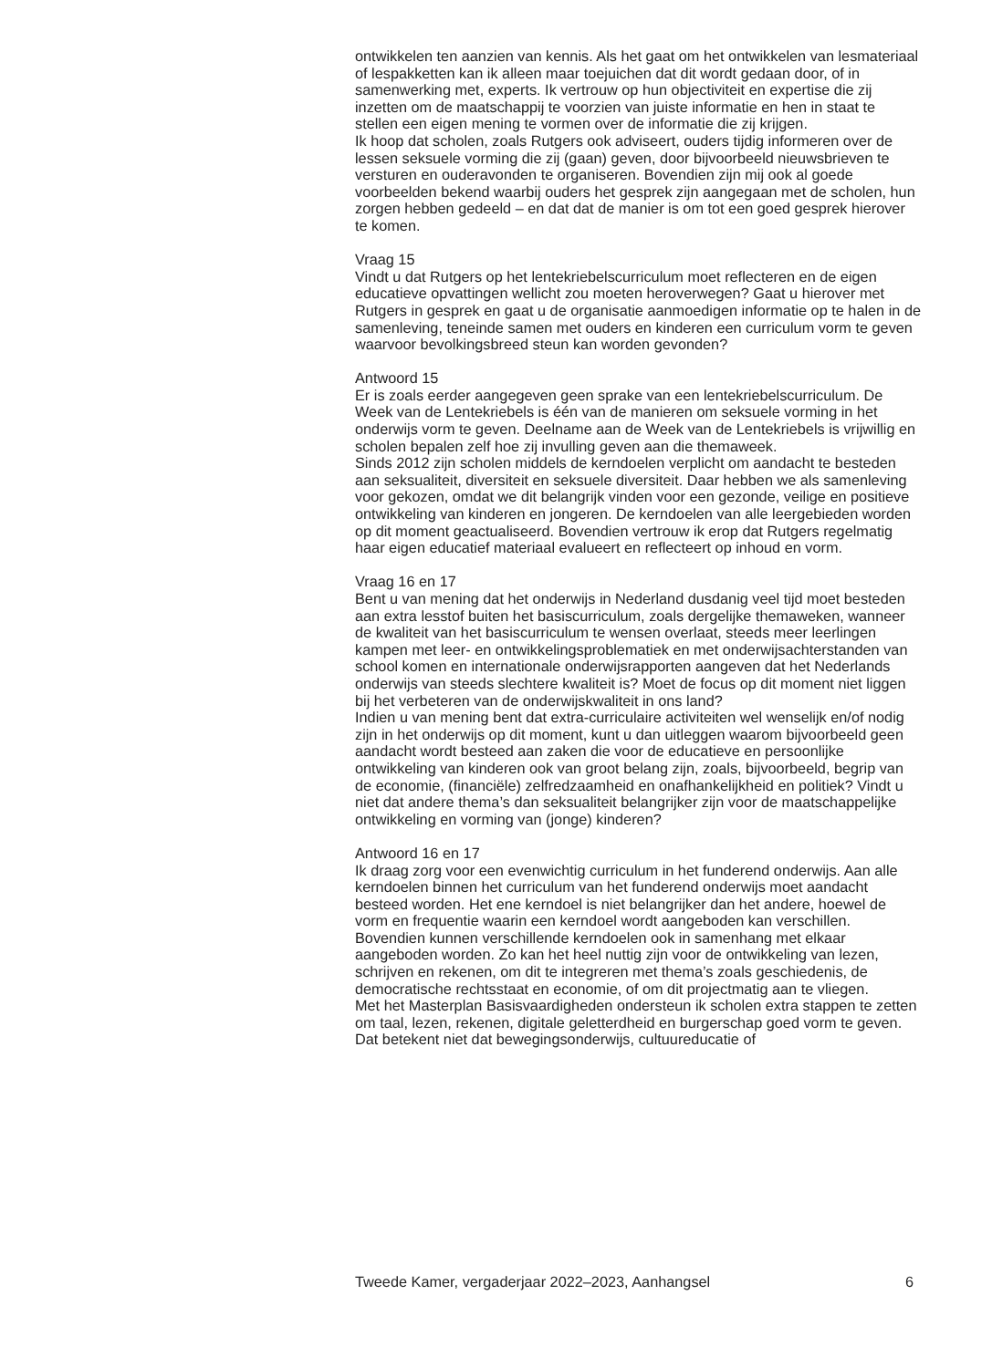ontwikkelen ten aanzien van kennis. Als het gaat om het ontwikkelen van lesmateriaal of lespakketten kan ik alleen maar toejuichen dat dit wordt gedaan door, of in samenwerking met, experts. Ik vertrouw op hun objectiviteit en expertise die zij inzetten om de maatschappij te voorzien van juiste informatie en hen in staat te stellen een eigen mening te vormen over de informatie die zij krijgen.
Ik hoop dat scholen, zoals Rutgers ook adviseert, ouders tijdig informeren over de lessen seksuele vorming die zij (gaan) geven, door bijvoorbeeld nieuwsbrieven te versturen en ouderavonden te organiseren. Bovendien zijn mij ook al goede voorbeelden bekend waarbij ouders het gesprek zijn aangegaan met de scholen, hun zorgen hebben gedeeld – en dat dat de manier is om tot een goed gesprek hierover te komen.
Vraag 15
Vindt u dat Rutgers op het lentekriebelscurriculum moet reflecteren en de eigen educatieve opvattingen wellicht zou moeten heroverwegen? Gaat u hierover met Rutgers in gesprek en gaat u de organisatie aanmoedigen informatie op te halen in de samenleving, teneinde samen met ouders en kinderen een curriculum vorm te geven waarvoor bevolkingsbreed steun kan worden gevonden?
Antwoord 15
Er is zoals eerder aangegeven geen sprake van een lentekriebelscurriculum. De Week van de Lentekriebels is één van de manieren om seksuele vorming in het onderwijs vorm te geven. Deelname aan de Week van de Lentekriebels is vrijwillig en scholen bepalen zelf hoe zij invulling geven aan die themaweek.
Sinds 2012 zijn scholen middels de kerndoelen verplicht om aandacht te besteden aan seksualiteit, diversiteit en seksuele diversiteit. Daar hebben we als samenleving voor gekozen, omdat we dit belangrijk vinden voor een gezonde, veilige en positieve ontwikkeling van kinderen en jongeren. De kerndoelen van alle leergebieden worden op dit moment geactualiseerd. Bovendien vertrouw ik erop dat Rutgers regelmatig haar eigen educatief materiaal evalueert en reflecteert op inhoud en vorm.
Vraag 16 en 17
Bent u van mening dat het onderwijs in Nederland dusdanig veel tijd moet besteden aan extra lesstof buiten het basiscurriculum, zoals dergelijke themaweken, wanneer de kwaliteit van het basiscurriculum te wensen overlaat, steeds meer leerlingen kampen met leer- en ontwikkelingsproblematiek en met onderwijsachterstanden van school komen en internationale onderwijsrapporten aangeven dat het Nederlands onderwijs van steeds slechtere kwaliteit is? Moet de focus op dit moment niet liggen bij het verbeteren van de onderwijskwaliteit in ons land?
Indien u van mening bent dat extra-curriculaire activiteiten wel wenselijk en/of nodig zijn in het onderwijs op dit moment, kunt u dan uitleggen waarom bijvoorbeeld geen aandacht wordt besteed aan zaken die voor de educatieve en persoonlijke ontwikkeling van kinderen ook van groot belang zijn, zoals, bijvoorbeeld, begrip van de economie, (financiële) zelfredzaamheid en onafhankelijkheid en politiek? Vindt u niet dat andere thema’s dan seksualiteit belangrijker zijn voor de maatschappelijke ontwikkeling en vorming van (jonge) kinderen?
Antwoord 16 en 17
Ik draag zorg voor een evenwichtig curriculum in het funderend onderwijs. Aan alle kerndoelen binnen het curriculum van het funderend onderwijs moet aandacht besteed worden. Het ene kerndoel is niet belangrijker dan het andere, hoewel de vorm en frequentie waarin een kerndoel wordt aangeboden kan verschillen. Bovendien kunnen verschillende kerndoelen ook in samenhang met elkaar aangeboden worden. Zo kan het heel nuttig zijn voor de ontwikkeling van lezen, schrijven en rekenen, om dit te integreren met thema’s zoals geschiedenis, de democratische rechtsstaat en economie, of om dit projectmatig aan te vliegen.
Met het Masterplan Basisvaardigheden ondersteun ik scholen extra stappen te zetten om taal, lezen, rekenen, digitale geletterdheid en burgerschap goed vorm te geven. Dat betekent niet dat bewegingsonderwijs, cultuureducatie of
Tweede Kamer, vergaderjaar 2022–2023, Aanhangsel 6